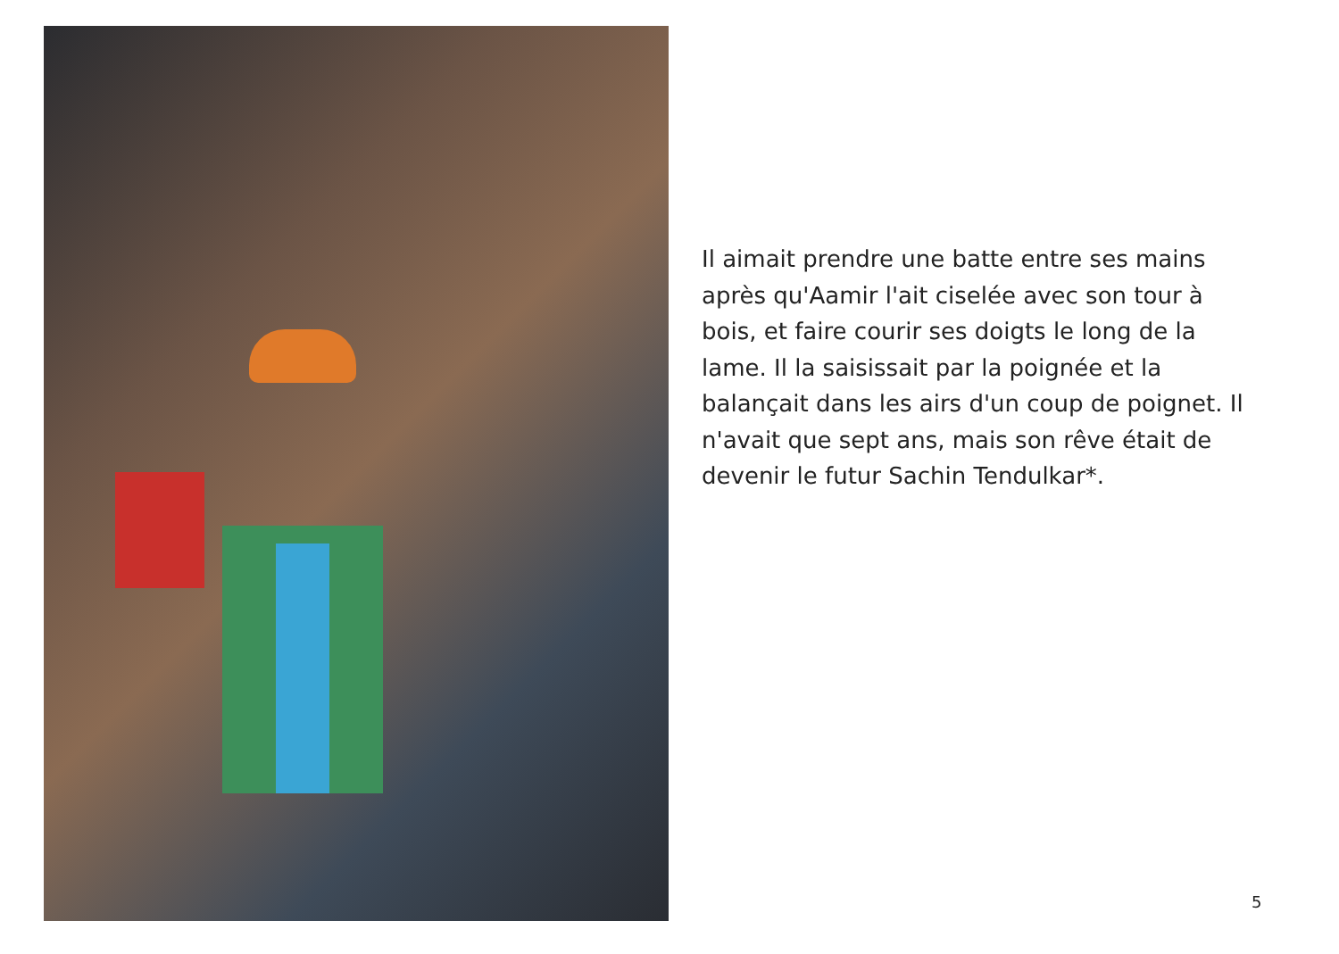Il aimait prendre une batte entre ses mains après qu'Aamir l'ait ciselée avec son tour à bois, et faire courir ses doigts le long de la lame. Il la saisissait par la poignée et la balançait dans les airs d'un coup de poignet. Il n'avait que sept ans, mais son rêve était de devenir le futur Sachin Tendulkar*.
5